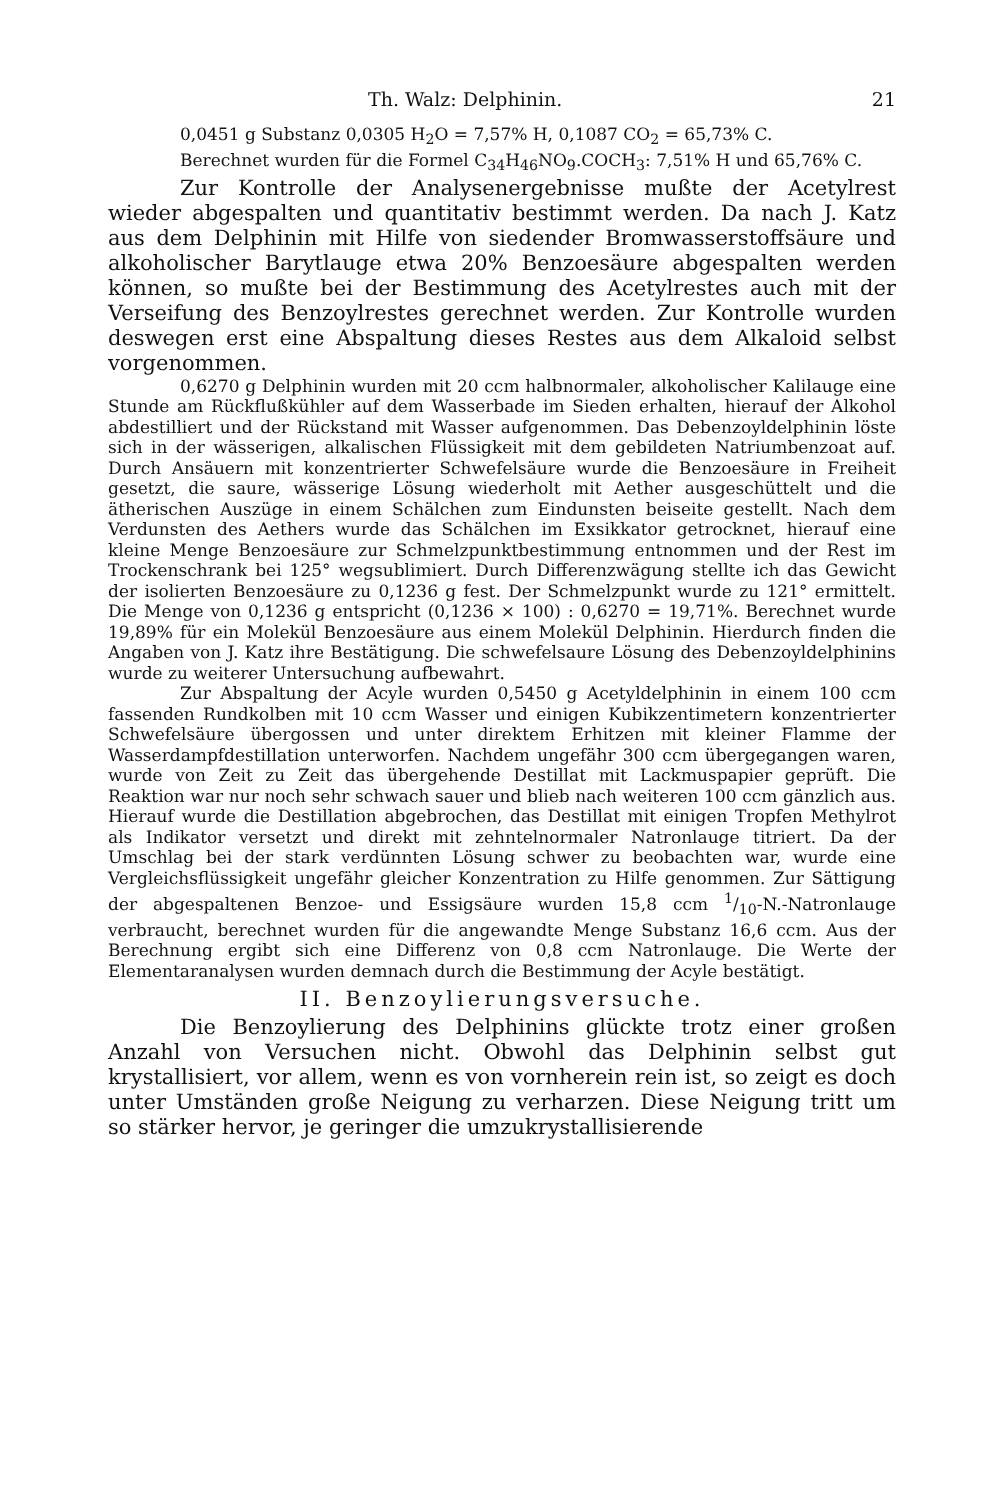Th. Walz: Delphinin. 21
0,0451 g Substanz 0,0305 H<sub>2</sub>O = 7,57% H, 0,1087 CO<sub>2</sub> = 65,73% C.
Berechnet wurden für die Formel C<sub>34</sub>H<sub>46</sub>NO<sub>9</sub>.COCH<sub>3</sub>: 7,51% H und 65,76% C.
Zur Kontrolle der Analysenergebnisse mußte der Acetylrest wieder abgespalten und quantitativ bestimmt werden. Da nach J. Katz aus dem Delphinin mit Hilfe von siedender Bromwasserstoffsäure und alkoholischer Barytlauge etwa 20% Benzoesäure abgespalten werden können, so mußte bei der Bestimmung des Acetylrestes auch mit der Verseifung des Benzoylrestes gerechnet werden. Zur Kontrolle wurden deswegen erst eine Abspaltung dieses Restes aus dem Alkaloid selbst vorgenommen.
0,6270 g Delphinin wurden mit 20 ccm halbnormaler, alkoholischer Kalilauge eine Stunde am Rückflußkühler auf dem Wasserbade im Sieden erhalten, hierauf der Alkohol abdestilliert und der Rückstand mit Wasser aufgenommen. Das Debenzoyldelphinin löste sich in der wässerigen, alkalischen Flüssigkeit mit dem gebildeten Natriumbenzoat auf. Durch Ansäuern mit konzentrierter Schwefelsäure wurde die Benzoesäure in Freiheit gesetzt, die saure, wässerige Lösung wiederholt mit Aether ausgeschüttelt und die ätherischen Auszüge in einem Schälchen zum Eindunsten beiseite gestellt. Nach dem Verdunsten des Aethers wurde das Schälchen im Exsikkator getrocknet, hierauf eine kleine Menge Benzoesäure zur Schmelzpunktbestimmung entnommen und der Rest im Trockenschrank bei 125° wegsublimiert. Durch Differenzwägung stellte ich das Gewicht der isolierten Benzoesäure zu 0,1236 g fest. Der Schmelzpunkt wurde zu 121° ermittelt. Die Menge von 0,1236 g entspricht (0,1236 × 100) : 0,6270 = 19,71%. Berechnet wurde 19,89% für ein Molekül Benzoesäure aus einem Molekül Delphinin. Hierdurch finden die Angaben von J. Katz ihre Bestätigung. Die schwefelsaure Lösung des Debenzoyldelphinins wurde zu weiterer Untersuchung aufbewahrt.
Zur Abspaltung der Acyle wurden 0,5450 g Acetyldelphinin in einem 100 ccm fassenden Rundkolben mit 10 ccm Wasser und einigen Kubikzentimetern konzentrierter Schwefelsäure übergossen und unter direktem Erhitzen mit kleiner Flamme der Wasserdampfdestillation unterworfen. Nachdem ungefähr 300 ccm übergegangen waren, wurde von Zeit zu Zeit das übergehende Destillat mit Lackmuspapier geprüft. Die Reaktion war nur noch sehr schwach sauer und blieb nach weiteren 100 ccm gänzlich aus. Hierauf wurde die Destillation abgebrochen, das Destillat mit einigen Tropfen Methylrot als Indikator versetzt und direkt mit zehntelnormaler Natronlauge titriert. Da der Umschlag bei der stark verdünnten Lösung schwer zu beobachten war, wurde eine Vergleichsflüssigkeit ungefähr gleicher Konzentration zu Hilfe genommen. Zur Sättigung der abgespaltenen Benzoe- und Essigsäure wurden 15,8 ccm 1/10-N.-Natronlauge verbraucht, berechnet wurden für die angewandte Menge Substanz 16,6 ccm. Aus der Berechnung ergibt sich eine Differenz von 0,8 ccm Natronlauge. Die Werte der Elementaranalysen wurden demnach durch die Bestimmung der Acyle bestätigt.
II. Benzoylierungsversuche.
Die Benzoylierung des Delphinins glückte trotz einer großen Anzahl von Versuchen nicht. Obwohl das Delphinin selbst gut krystallisiert, vor allem, wenn es von vornherein rein ist, so zeigt es doch unter Umständen große Neigung zu verharzen. Diese Neigung tritt um so stärker hervor, je geringer die umzukrystallisierende